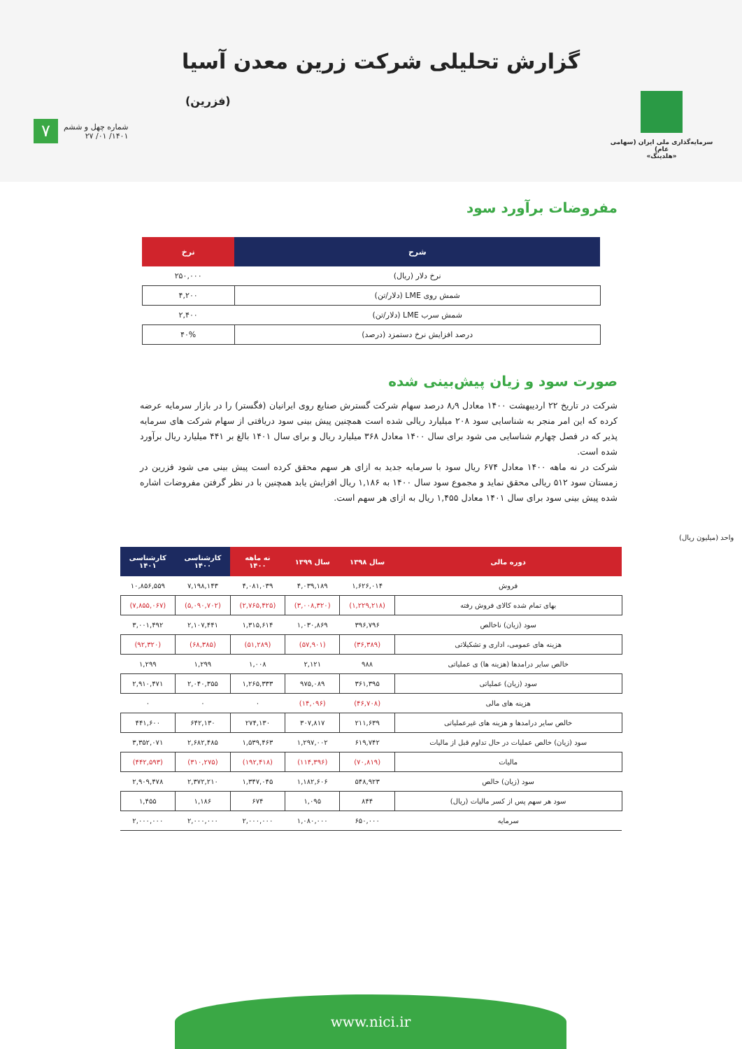گزارش تحلیلی شرکت زرین معدن آسیا
(فزرین)
۷
شماره چهل و ششم
۱۴۰۱/ ۰۱/ ۲۷
سرمایه‌گذاری ملی ایران (سهامی عام)
«هلدینگ»
مفروضات برآورد سود
| شرح | نرخ |
| --- | --- |
| نرخ دلار (ریال) | ۲۵۰,۰۰۰ |
| شمش روی LME (دلار/تن) | ۴,۲۰۰ |
| شمش سرب LME (دلار/تن) | ۲,۴۰۰ |
| درصد افزایش نرخ دستمزد (درصد) | ۴۰% |
صورت سود و زیان پیش‌بینی شده
شرکت در تاریخ ۲۲ اردیبهشت ۱۴۰۰ معادل ۸٫۹ درصد سهام شرکت گسترش صنایع روی ایرانیان (فگستر) را در بازار سرمایه عرضه کرده که این امر منجر به شناسایی سود ۲۰۸ میلیارد ریالی شده است همچنین پیش بینی سود دریافتی از سهام شرکت های سرمایه پذیر که در فصل چهارم شناسایی می شود برای سال ۱۴۰۰ معادل ۳۶۸ میلیارد ریال و برای سال ۱۴۰۱ بالغ بر ۴۴۱ میلیارد ریال برآورد شده است.
شرکت در نه ماهه ۱۴۰۰ معادل ۶۷۴ ریال سود با سرمایه جدید به ازای هر سهم محقق کرده است پیش بینی می شود فزرین در زمستان سود ۵۱۲ ریالی محقق نماید و مجموع سود سال ۱۴۰۰ به ۱,۱۸۶ ریال افزایش یابد همچنین با در نظر گرفتن مفروضات اشاره شده پیش بینی سود برای سال ۱۴۰۱ معادل ۱,۴۵۵ ریال به ازای هر سهم است.
واحد (میلیون ریال)
| دوره مالی | سال ۱۳۹۸ | سال ۱۳۹۹ | نه ماهه ۱۴۰۰ | کارشناسی ۱۴۰۰ | کارشناسی ۱۴۰۱ |
| --- | --- | --- | --- | --- | --- |
| فروش | ۱,۶۲۶,۰۱۴ | ۴,۰۳۹,۱۸۹ | ۴,۰۸۱,۰۳۹ | ۷,۱۹۸,۱۴۳ | ۱۰,۸۵۶,۵۵۹ |
| بهای تمام شده کالای فروش رفته | (۱,۲۲۹,۲۱۸) | (۳,۰۰۸,۳۲۰) | (۲,۷۶۵,۴۲۵) | (۵,۰۹۰,۷۰۲) | (۷,۸۵۵,۰۶۷) |
| سود (زیان) ناخالص | ۳۹۶,۷۹۶ | ۱,۰۳۰,۸۶۹ | ۱,۳۱۵,۶۱۴ | ۲,۱۰۷,۴۴۱ | ۳,۰۰۱,۴۹۲ |
| هزینه های عمومی، اداری و تشکیلاتی | (۳۶,۳۸۹) | (۵۷,۹۰۱) | (۵۱,۲۸۹) | (۶۸,۳۸۵) | (۹۲,۳۲۰) |
| خالص سایر درامدها (هزینه ها) ی عملیاتی | ۹۸۸ | ۲,۱۲۱ | ۱,۰۰۸ | ۱,۲۹۹ | ۱,۲۹۹ |
| سود (زیان) عملیاتی | ۳۶۱,۳۹۵ | ۹۷۵,۰۸۹ | ۱,۲۶۵,۳۳۳ | ۲,۰۴۰,۳۵۵ | ۲,۹۱۰,۴۷۱ |
| هزینه های مالی | (۴۶,۷۰۸) | (۱۴,۰۹۶) | ۰ | ۰ | ۰ |
| خالص سایر درامدها و هزینه های غیرعملیاتی | ۲۱۱,۶۳۹ | ۳۰۷,۸۱۷ | ۲۷۴,۱۳۰ | ۶۴۲,۱۳۰ | ۴۴۱,۶۰۰ |
| سود (زیان) خالص عملیات در حال تداوم قبل از مالیات | ۶۱۹,۷۴۲ | ۱,۲۹۷,۰۰۲ | ۱,۵۳۹,۴۶۳ | ۲,۶۸۲,۴۸۵ | ۳,۳۵۲,۰۷۱ |
| مالیات | (۷۰,۸۱۹) | (۱۱۴,۳۹۶) | (۱۹۲,۴۱۸) | (۳۱۰,۲۷۵) | (۴۴۲,۵۹۳) |
| سود (زیان) خالص | ۵۴۸,۹۲۳ | ۱,۱۸۲,۶۰۶ | ۱,۳۴۷,۰۴۵ | ۲,۳۷۲,۲۱۰ | ۲,۹۰۹,۴۷۸ |
| سود هر سهم پس از کسر مالیات (ریال) | ۸۴۴ | ۱,۰۹۵ | ۶۷۴ | ۱,۱۸۶ | ۱,۴۵۵ |
| سرمایه | ۶۵۰,۰۰۰ | ۱,۰۸۰,۰۰۰ | ۲,۰۰۰,۰۰۰ | ۲,۰۰۰,۰۰۰ | ۲,۰۰۰,۰۰۰ |
www.nici.ir